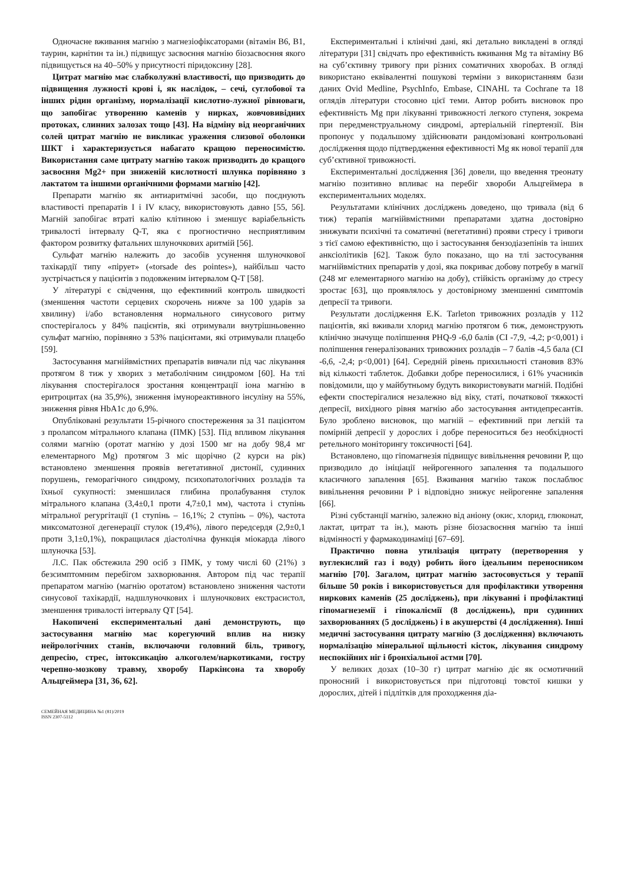Одночасне вживання магнію з магнезіофіксаторами (вітамін В6, В1, таурин, карнітин та ін.) підвищує засвоєння магнію біозасвоєння якого підвищується на 40–50% у присутності піридоксину [28].
Цитрат магнію має слабколужні властивості, що призводить до підвищення лужності крові і, як наслідок, – сечі, суглобової та інших рідин організму, нормалізації кислотно-лужної рівноваги, що запобігає утворенню каменів у нирках, жовчовивідних протоках, слинних залозах тощо [43]. На відміну від неорганічних солей цитрат магнію не викликає ураження слизової оболонки ШКТ і характеризується набагато кращою переносимістю. Використання саме цитрату магнію також призводить до кращого засвоєння Mg2+ при зниженій кислотності шлунка порівняно з лактатом та іншими органічними формами магнію [42].
Препарати магнію як антиаритмічні засоби, що поєднують властивості препаратів I і IV класу, використовують давно [55, 56]. Магній запобігає втраті калію клітиною і зменшує варіабельність тривалості інтервалу Q-T, яка є прогностично несприятливим фактором розвитку фатальних шлуночкових аритмій [56].
Сульфат магнію належить до засобів усунення шлуночкової тахікардії типу «пірует» («torsade des pointes»), найбільш часто зустрічається у пацієнтів з подовженим інтервалом Q-T [58].
У літературі є свідчення, що ефективний контроль швидкості (зменшення частоти серцевих скорочень нижче за 100 ударів за хвилину) і/або встановлення нормального синусового ритму спостерігалось у 84% пацієнтів, які отримували внутрішньовенно сульфат магнію, порівняно з 53% пацієнтами, які отримували плацебо [59].
Застосування магнійвмістних препаратів вивчали під час лікування протягом 8 тиж у хворих з метаболічним синдромом [60]. На тлі лікування спостерігалося зростання концентрації іона магнію в еритроцитах (на 35,9%), зниження імунореактивного інсуліну на 55%, зниження рівня HbA1c до 6,9%.
Опубліковані результати 15-річного спостереження за 31 пацієнтом з пролапсом мітрального клапана (ПМК) [53]. Під впливом лікування солями магнію (оротат магнію у дозі 1500 мг на добу 98,4 мг елементарного Mg) протягом 3 міс щорічно (2 курси на рік) встановлено зменшення проявів вегетативної дистонії, судинних порушень, геморагічного синдрому, психопатологічних розладів та їхньої сукупності: зменшилася глибина пролабування стулок мітрального клапана (3,4±0,1 проти 4,7±0,1 мм), частота і ступінь мітральної регургітації (1 ступінь – 16,1%; 2 ступінь – 0%), частота миксоматозної дегенерації стулок (19,4%), лівого передсердя (2,9±0,1 проти 3,1±0,1%), покращилася діастолічна функція міокарда лівого шлуночка [53].
Л.С. Пак обстежила 290 осіб з ПМК, у тому числі 60 (21%) з безсимптомним перебігом захворювання. Автором під час терапії препаратом магнію (магнію оротатом) встановлено зниження частоти синусової тахікардії, надшлуночкових і шлуночкових екстрасистол, зменшення тривалості інтервалу QT [54].
Накопичені експериментальні дані демонструють, що застосування магнію має корегуючий вплив на низку нейрологічних станів, включаючи головний біль, тривогу, депресію, стрес, інтоксикацію алкоголем/наркотиками, гостру черепно-мозкову травму, хворобу Паркінсона та хворобу Альцгеймера [31, 36, 62].
Експериментальні і клінічні дані, які детально викладені в огляді літератури [31] свідчать про ефективність вживання Mg та вітаміну В6 на суб’єктивну тривогу при різних соматичних хворобах. В огляді використано еквівалентні пошукові терміни з використанням бази даних Ovid Medline, PsychInfo, Embase, CINAHL та Cochrane та 18 оглядів літератури стосовно цієї теми. Автор робить висновок про ефективність Mg при лікуванні тривожності легкого ступеня, зокрема при передменструальному синдромі, артеріальній гіпертензії. Він пропонує у подальшому здійснювати рандомізовані контрольовані дослідження щодо підтвердження ефективності Mg як нової терапії для суб’єктивної тривожності.
Експериментальні дослідження [36] довели, що введення треонату магнію позитивно впливає на перебіг хвороби Альцгеймера в експериментальних моделях.
Результатами клінічних досліджень доведено, що тривала (від 6 тиж) терапія магнійвмістними препаратами здатна достовірно знижувати психічні та соматичні (вегетативні) прояви стресу і тривоги з тієї самою ефективністю, що і застосування бензодіазепінів та інших анксіолітиків [62]. Також було показано, що на тлі застосування магнійвмістних препаратів у дозі, яка покриває добову потребу в магнії (248 мг елементарного магнію на добу), стійкість організму до стресу зростає [63], що проявлялось у достовірному зменшенні симптомів депресії та тривоги.
Результати дослідження E.K. Tarleton тривожних розладів у 112 пацієнтів, які вживали хлорид магнію протягом 6 тиж, демонструють клінічно значуще поліпшення PHQ-9 -6,0 балів (CI -7,9, -4,2; p<0,001) і поліпшення генералізованих тривожних розладів – 7 балів -4,5 бала (CI -6,6, -2,4; p<0,001) [64]. Середній рівень прихильності становив 83% від кількості таблеток. Добавки добре переносилися, і 61% учасників повідомили, що у майбутньому будуть використовувати магній. Подібні ефекти спостерігалися незалежно від віку, статі, початкової тяжкості депресії, вихідного рівня магнію або застосування антидепресантів. Було зроблено висновок, що магній – ефективний при легкій та помірній депресії у дорослих і добре переноситься без необхідності ретельного моніторингу токсичності [64].
Встановлено, що гіпомагнезія підвищує вивільнення речовини Р, що призводило до ініціації нейрогенного запалення та подальшого класичного запалення [65]. Вживання магнію також послаблює вивільнення речовини Р і відповідно знижує нейрогенне запалення [66].
Різні субстанції магнію, залежно від аніону (окис, хлорид, глюконат, лактат, цитрат та ін.), мають різне біозасвоєння магнію та інші відмінності у фармакодинаміці [67–69].
Практично повна утилізація цитрату (перетворення у вуглекислий газ і воду) робить його ідеальним переносником магнію [70]. Загалом, цитрат магнію застосовується у терапії більше 50 років і використовується для профілактики утворення ниркових каменів (25 досліджень), при лікуванні і профілактиці гіпомагнеземії і гіпокаліємії (8 досліджень), при судинних захворюваннях (5 досліджень) і в акушерстві (4 дослідження). Інші медичні застосування цитрату магнію (3 дослідження) включають нормалізацію мінеральної щільності кісток, лікування синдрому неспокійних ніг і бронхіальної астми [70].
У великих дозах (10–30 г) цитрат магнію діє як осмотичний проносний і використовується при підготовці товстої кишки у дорослих, дітей і підлітків для проходження діа-
СЕМЕЙНАЯ МЕДИЦИНА №1 (81)/2019
ISSN 2307-5112